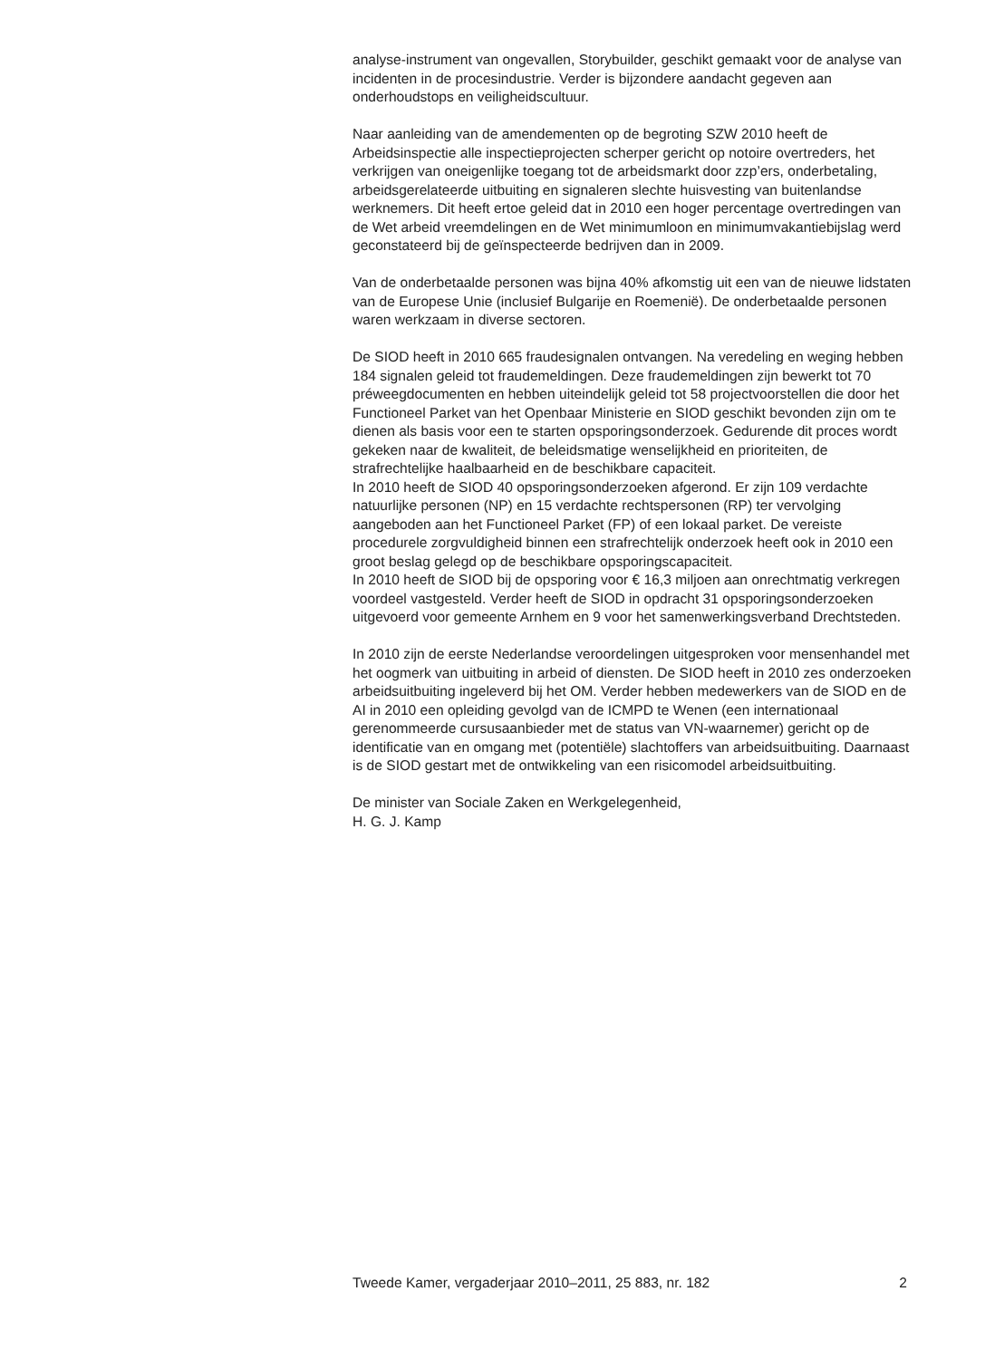analyse-instrument van ongevallen, Storybuilder, geschikt gemaakt voor de analyse van incidenten in de procesindustrie. Verder is bijzondere aandacht gegeven aan onderhoudstops en veiligheidscultuur.
Naar aanleiding van de amendementen op de begroting SZW 2010 heeft de Arbeidsinspectie alle inspectieprojecten scherper gericht op notoire overtreders, het verkrijgen van oneigenlijke toegang tot de arbeidsmarkt door zzp’ers, onderbetaling, arbeidsgerelateerde uitbuiting en signaleren slechte huisvesting van buitenlandse werknemers. Dit heeft ertoe geleid dat in 2010 een hoger percentage overtredingen van de Wet arbeid vreemdelingen en de Wet minimumloon en minimumvakantiebijslag werd geconstateerd bij de geïnspecteerde bedrijven dan in 2009.
Van de onderbetaalde personen was bijna 40% afkomstig uit een van de nieuwe lidstaten van de Europese Unie (inclusief Bulgarije en Roemenië). De onderbetaalde personen waren werkzaam in diverse sectoren.
De SIOD heeft in 2010 665 fraudesignalen ontvangen. Na veredeling en weging hebben 184 signalen geleid tot fraudemeldingen. Deze fraudemeldingen zijn bewerkt tot 70 préweegdocumenten en hebben uiteindelijk geleid tot 58 projectvoorstellen die door het Functioneel Parket van het Openbaar Ministerie en SIOD geschikt bevonden zijn om te dienen als basis voor een te starten opsporingsonderzoek. Gedurende dit proces wordt gekeken naar de kwaliteit, de beleidsmatige wenselijkheid en prioriteiten, de strafrechtelijke haalbaarheid en de beschikbare capaciteit.
In 2010 heeft de SIOD 40 opsporingsonderzoeken afgerond. Er zijn 109 verdachte natuurlijke personen (NP) en 15 verdachte rechtspersonen (RP) ter vervolging aangeboden aan het Functioneel Parket (FP) of een lokaal parket. De vereiste procedurele zorgvuldigheid binnen een strafrechtelijk onderzoek heeft ook in 2010 een groot beslag gelegd op de beschikbare opsporingscapaciteit.
In 2010 heeft de SIOD bij de opsporing voor € 16,3 miljoen aan onrechtmatig verkregen voordeel vastgesteld. Verder heeft de SIOD in opdracht 31 opsporingsonderzoeken uitgevoerd voor gemeente Arnhem en 9 voor het samenwerkingsverband Drechtsteden.
In 2010 zijn de eerste Nederlandse veroordelingen uitgesproken voor mensenhandel met het oogmerk van uitbuiting in arbeid of diensten. De SIOD heeft in 2010 zes onderzoeken arbeidsuitbuiting ingeleverd bij het OM. Verder hebben medewerkers van de SIOD en de AI in 2010 een opleiding gevolgd van de ICMPD te Wenen (een internationaal gerenommeerde cursusaanbieder met de status van VN-waarnemer) gericht op de identificatie van en omgang met (potentiële) slachtoffers van arbeidsuitbuiting. Daarnaast is de SIOD gestart met de ontwikkeling van een risicomodel arbeidsuitbuiting.
De minister van Sociale Zaken en Werkgelegenheid,
H. G. J. Kamp
Tweede Kamer, vergaderjaar 2010–2011, 25 883, nr. 182 2